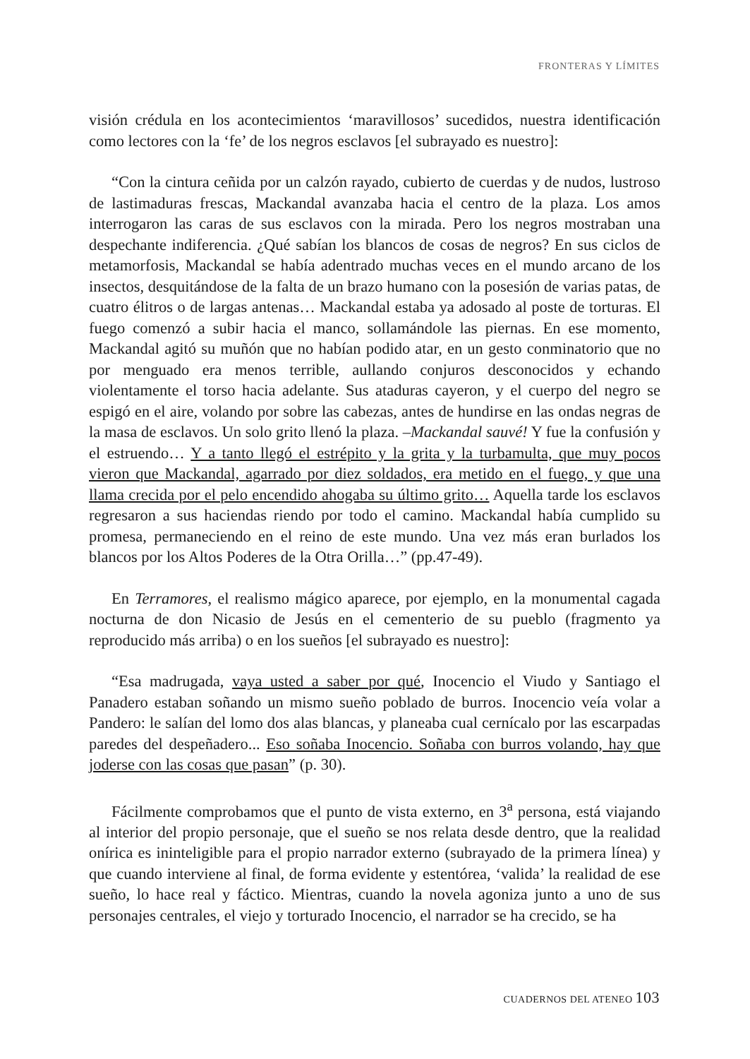FRONTERAS Y LÍMITES
visión crédula en los acontecimientos ‘maravillosos’ sucedidos, nuestra identificación como lectores con la ‘fe’ de los negros esclavos [el subrayado es nuestro]:
“Con la cintura ceñida por un calzón rayado, cubierto de cuerdas y de nudos, lustroso de lastimaduras frescas, Mackandal avanzaba hacia el centro de la plaza. Los amos interrogaron las caras de sus esclavos con la mirada. Pero los negros mostraban una despechante indiferencia. ¿Qué sabían los blancos de cosas de negros? En sus ciclos de metamorfosis, Mackandal se había adentrado muchas veces en el mundo arcano de los insectos, desquitándose de la falta de un brazo humano con la posesión de varias patas, de cuatro élitros o de largas antenas… Mackandal estaba ya adosado al poste de torturas. El fuego comenzó a subir hacia el manco, sollamándole las piernas. En ese momento, Mackandal agitó su muñón que no habían podido atar, en un gesto conminatorio que no por menguado era menos terrible, aullando conjuros desconocidos y echando violentamente el torso hacia adelante. Sus ataduras cayeron, y el cuerpo del negro se espigó en el aire, volando por sobre las cabezas, antes de hundirse en las ondas negras de la masa de esclavos. Un solo grito llenó la plaza. –Mackandal sauvé! Y fue la confusión y el estruendo… Y a tanto llegó el estrépito y la grita y la turbamulta, que muy pocos vieron que Mackandal, agarrado por diez soldados, era metido en el fuego, y que una llama crecida por el pelo encendido ahogaba su último grito… Aquella tarde los esclavos regresaron a sus haciendas riendo por todo el camino. Mackandal había cumplido su promesa, permaneciendo en el reino de este mundo. Una vez más eran burlados los blancos por los Altos Poderes de la Otra Orilla…” (pp.47-49).
En Terramores, el realismo mágico aparece, por ejemplo, en la monumental cagada nocturna de don Nicasio de Jesús en el cementerio de su pueblo (fragmento ya reproducido más arriba) o en los sueños [el subrayado es nuestro]:
“Esa madrugada, vaya usted a saber por qué, Inocencio el Viudo y Santiago el Panadero estaban soñando un mismo sueño poblado de burros. Inocencio veía volar a Pandero: le salían del lomo dos alas blancas, y planeaba cual cernícalo por las escarpadas paredes del despeñadero... Eso soñaba Inocencio. Soñaba con burros volando, hay que joderse con las cosas que pasan” (p. 30).
Fácilmente comprobamos que el punto de vista externo, en 3<sup>a</sup> persona, está viajando al interior del propio personaje, que el sueño se nos relata desde dentro, que la realidad onírica es ininteligible para el propio narrador externo (subrayado de la primera línea) y que cuando interviene al final, de forma evidente y estentórea, ‘valida’ la realidad de ese sueño, lo hace real y fáctico. Mientras, cuando la novela agoniza junto a uno de sus personajes centrales, el viejo y torturado Inocencio, el narrador se ha crecido, se ha
CUADERNOS DEL ATENEO 103